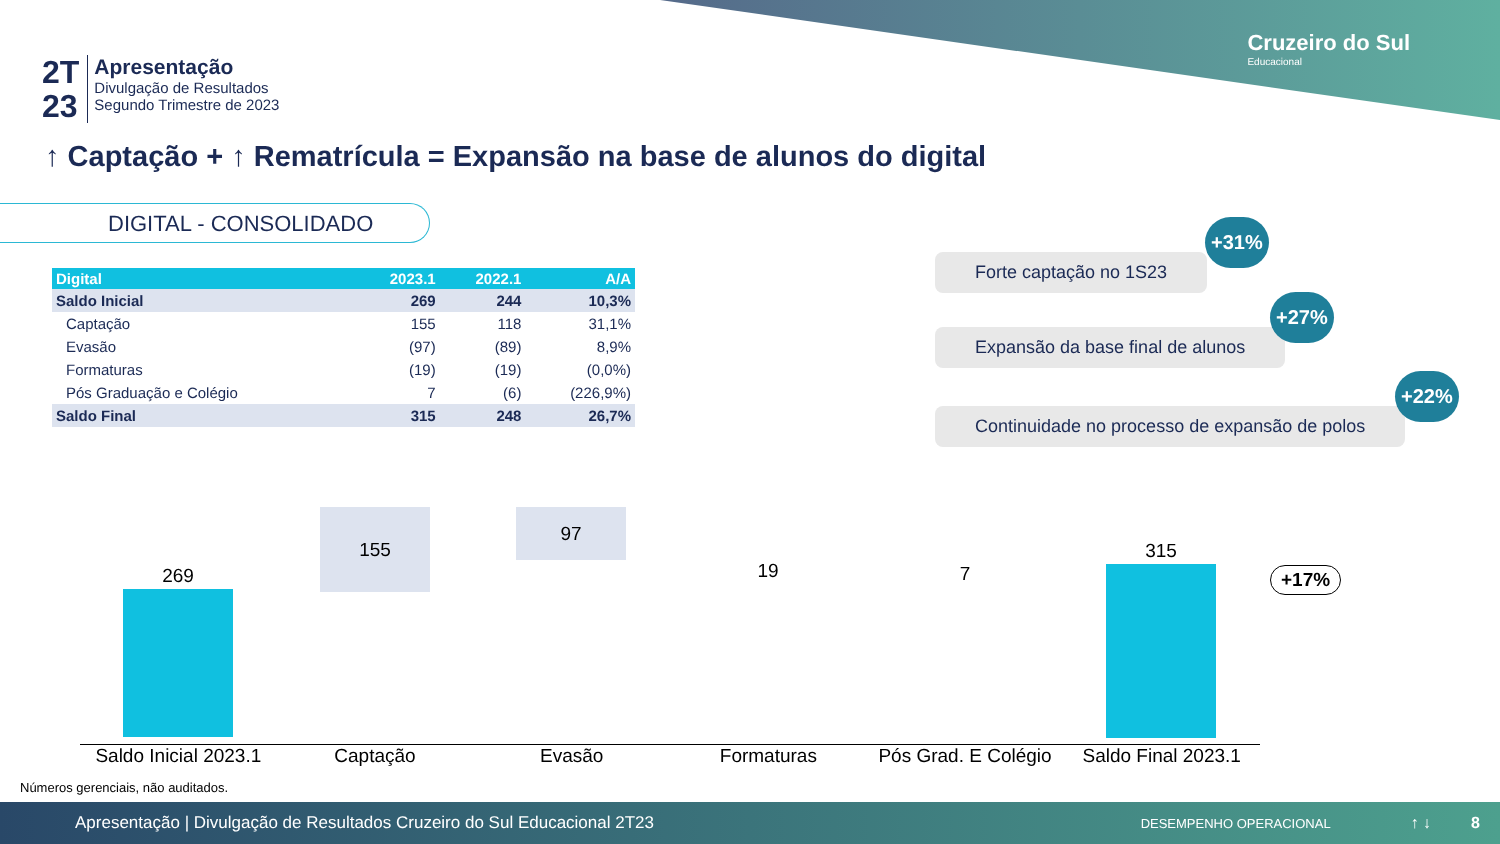Cruzeiro do Sul
Educacional
2T
23
Apresentação
Divulgação de Resultados
Segundo Trimestre de 2023
↑ Captação + ↑ Rematrícula = Expansão na base de alunos do digital
DIGITAL - CONSOLIDADO
| Digital | 2023.1 | 2022.1 | A/A |
| --- | --- | --- | --- |
| Saldo Inicial | 269 | 244 | 10,3% |
| Captação | 155 | 118 | 31,1% |
| Evasão | (97) | (89) | 8,9% |
| Formaturas | (19) | (19) | (0,0%) |
| Pós Graduação e Colégio | 7 | (6) | (226,9%) |
| Saldo Final | 315 | 248 | 26,7% |
Forte captação no 1S23
+31%
Expansão da base final de alunos
+27%
Continuidade no processo de expansão de polos
+22%
269
155 97
19 7
315
+17%
Saldo Inicial 2023.1 Captação Evasão Formaturas Pós Grad. E Colégio Saldo Final 2023.1
Números gerenciais, não auditados.
Apresentação | Divulgação de Resultados Cruzeiro do Sul Educacional 2T23 DESEMPENHO OPERACIONAL ↑ ↓ 8